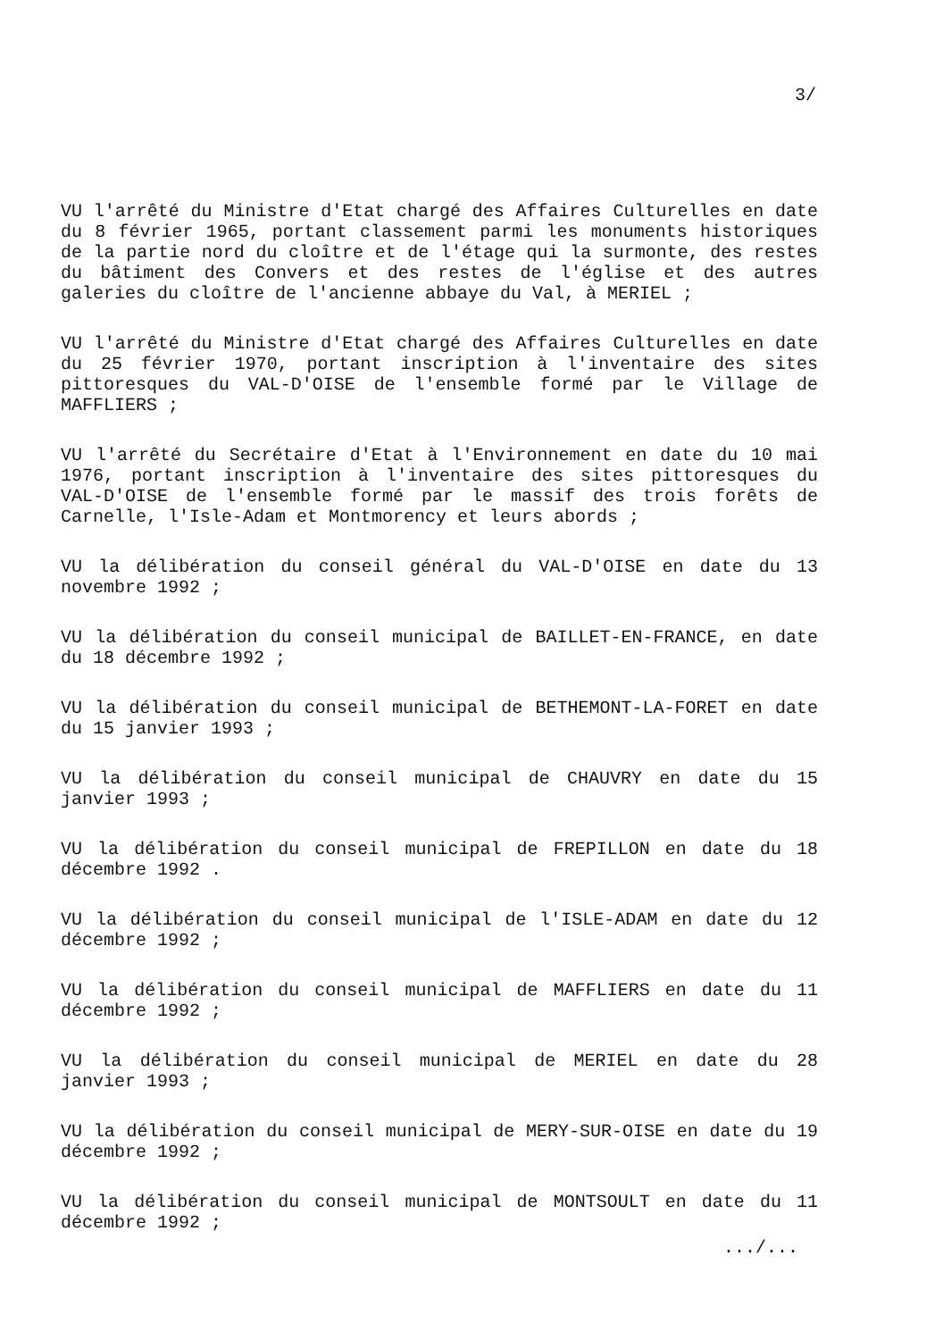3/
VU l'arrêté du Ministre d'Etat chargé des Affaires Culturelles en date du 8 février 1965, portant classement parmi les monuments historiques de la partie nord du cloître et de l'étage qui la surmonte, des restes du bâtiment des Convers et des restes de l'église et des autres galeries du cloître de l'ancienne abbaye du Val, à MERIEL ;
VU l'arrêté du Ministre d'Etat chargé des Affaires Culturelles en date du 25 février 1970, portant inscription à l'inventaire des sites pittoresques du VAL-D'OISE de l'ensemble formé par le Village de MAFFLIERS ;
VU l'arrêté du Secrétaire d'Etat à l'Environnement en date du 10 mai 1976, portant inscription à l'inventaire des sites pittoresques du VAL-D'OISE de l'ensemble formé par le massif des trois forêts de Carnelle, l'Isle-Adam et Montmorency et leurs abords ;
VU la délibération du conseil général du VAL-D'OISE en date du 13 novembre 1992 ;
VU la délibération du conseil municipal de BAILLET-EN-FRANCE, en date du 18 décembre 1992 ;
VU la délibération du conseil municipal de BETHEMONT-LA-FORET en date du 15 janvier 1993 ;
VU la délibération du conseil municipal de CHAUVRY en date du 15 janvier 1993 ;
VU la délibération du conseil municipal de FREPILLON en date du 18 décembre 1992 .
VU la délibération du conseil municipal de l'ISLE-ADAM en date du 12 décembre 1992 ;
VU la délibération du conseil municipal de MAFFLIERS en date du 11 décembre 1992 ;
VU la délibération du conseil municipal de MERIEL en date du 28 janvier 1993 ;
VU la délibération du conseil municipal de MERY-SUR-OISE en date du 19 décembre 1992 ;
VU la délibération du conseil municipal de MONTSOULT en date du 11 décembre 1992 ;
.../...